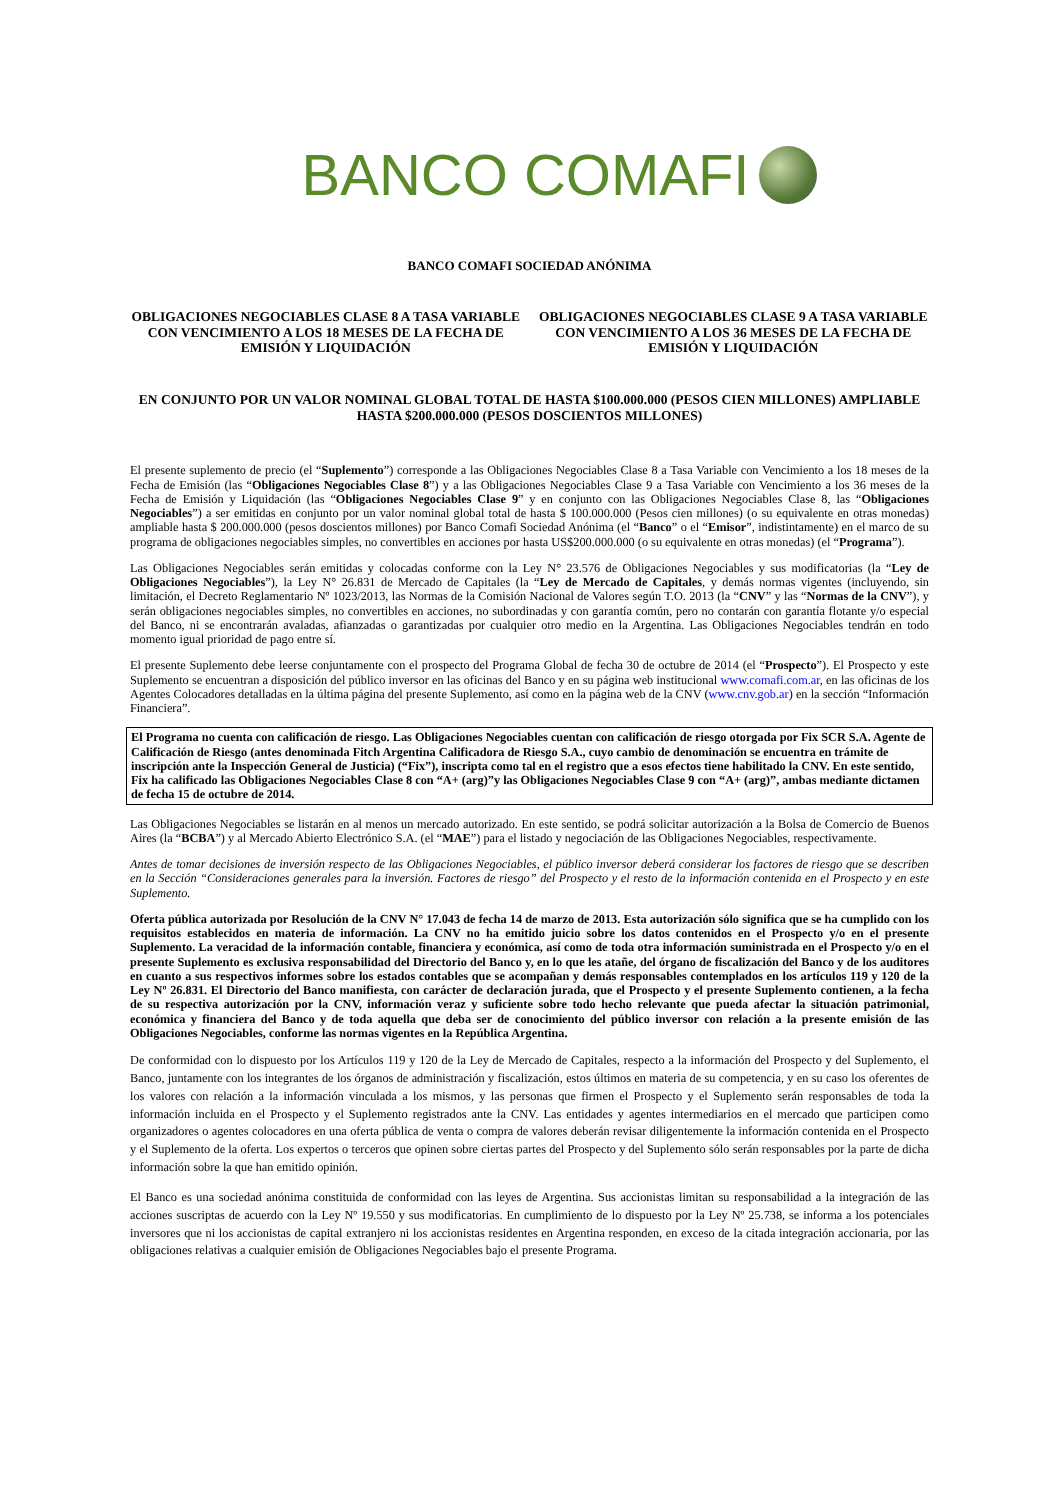BANCO COMAFI
BANCO COMAFI SOCIEDAD ANÓNIMA
OBLIGACIONES NEGOCIABLES CLASE 8 A TASA VARIABLE CON VENCIMIENTO A LOS 18 MESES DE LA FECHA DE EMISIÓN Y LIQUIDACIÓN
OBLIGACIONES NEGOCIABLES CLASE 9 A TASA VARIABLE CON VENCIMIENTO A LOS 36 MESES DE LA FECHA DE EMISIÓN Y LIQUIDACIÓN
EN CONJUNTO POR UN VALOR NOMINAL GLOBAL TOTAL DE HASTA $100.000.000 (PESOS CIEN MILLONES) AMPLIABLE HASTA $200.000.000 (PESOS DOSCIENTOS MILLONES)
El presente suplemento de precio (el “Suplemento”) corresponde a las Obligaciones Negociables Clase 8 a Tasa Variable con Vencimiento a los 18 meses de la Fecha de Emisión (las “Obligaciones Negociables Clase 8”) y a las Obligaciones Negociables Clase 9 a Tasa Variable con Vencimiento a los 36 meses de la Fecha de Emisión y Liquidación (las “Obligaciones Negociables Clase 9” y en conjunto con las Obligaciones Negociables Clase 8, las “Obligaciones Negociables”) a ser emitidas en conjunto por un valor nominal global total de hasta $ 100.000.000 (Pesos cien millones) (o su equivalente en otras monedas) ampliable hasta $ 200.000.000 (pesos doscientos millones) por Banco Comafi Sociedad Anónima (el “Banco” o el “Emisor”, indistintamente) en el marco de su programa de obligaciones negociables simples, no convertibles en acciones por hasta US$200.000.000 (o su equivalente en otras monedas) (el “Programa”).
Las Obligaciones Negociables serán emitidas y colocadas conforme con la Ley N° 23.576 de Obligaciones Negociables y sus modificatorias (la “Ley de Obligaciones Negociables”), la Ley N° 26.831 de Mercado de Capitales (la “Ley de Mercado de Capitales, y demás normas vigentes (incluyendo, sin limitación, el Decreto Reglamentario Nº 1023/2013, las Normas de la Comisión Nacional de Valores según T.O. 2013 (la “CNV” y las “Normas de la CNV”), y serán obligaciones negociables simples, no convertibles en acciones, no subordinadas y con garantía común, pero no contarán con garantía flotante y/o especial del Banco, ni se encontrarán avaladas, afianzadas o garantizadas por cualquier otro medio en la Argentina. Las Obligaciones Negociables tendrán en todo momento igual prioridad de pago entre sí.
El presente Suplemento debe leerse conjuntamente con el prospecto del Programa Global de fecha 30 de octubre de 2014 (el “Prospecto”). El Prospecto y este Suplemento se encuentran a disposición del público inversor en las oficinas del Banco y en su página web institucional www.comafi.com.ar, en las oficinas de los Agentes Colocadores detalladas en la última página del presente Suplemento, así como en la página web de la CNV (www.cnv.gob.ar) en la sección “Información Financiera”.
El Programa no cuenta con calificación de riesgo. Las Obligaciones Negociables cuentan con calificación de riesgo otorgada por Fix SCR S.A. Agente de Calificación de Riesgo (antes denominada Fitch Argentina Calificadora de Riesgo S.A., cuyo cambio de denominación se encuentra en trámite de inscripción ante la Inspección General de Justicia) (“Fix”), inscripta como tal en el registro que a esos efectos tiene habilitado la CNV. En este sentido, Fix ha calificado las Obligaciones Negociables Clase 8 con “A+ (arg)”y las Obligaciones Negociables Clase 9 con “A+ (arg)”, ambas mediante dictamen de fecha 15 de octubre de 2014.
Las Obligaciones Negociables se listarán en al menos un mercado autorizado. En este sentido, se podrá solicitar autorización a la Bolsa de Comercio de Buenos Aires (la “BCBA”) y al Mercado Abierto Electrónico S.A. (el “MAE”) para el listado y negociación de las Obligaciones Negociables, respectivamente.
Antes de tomar decisiones de inversión respecto de las Obligaciones Negociables, el público inversor deberá considerar los factores de riesgo que se describen en la Sección “Consideraciones generales para la inversión. Factores de riesgo” del Prospecto y el resto de la información contenida en el Prospecto y en este Suplemento.
Oferta pública autorizada por Resolución de la CNV N° 17.043 de fecha 14 de marzo de 2013. Esta autorización sólo significa que se ha cumplido con los requisitos establecidos en materia de información. La CNV no ha emitido juicio sobre los datos contenidos en el Prospecto y/o en el presente Suplemento. La veracidad de la información contable, financiera y económica, así como de toda otra información suministrada en el Prospecto y/o en el presente Suplemento es exclusiva responsabilidad del Directorio del Banco y, en lo que les atañe, del órgano de fiscalización del Banco y de los auditores en cuanto a sus respectivos informes sobre los estados contables que se acompañan y demás responsables contemplados en los artículos 119 y 120 de la Ley Nº 26.831. El Directorio del Banco manifiesta, con carácter de declaración jurada, que el Prospecto y el presente Suplemento contienen, a la fecha de su respectiva autorización por la CNV, información veraz y suficiente sobre todo hecho relevante que pueda afectar la situación patrimonial, económica y financiera del Banco y de toda aquella que deba ser de conocimiento del público inversor con relación a la presente emisión de las Obligaciones Negociables, conforme las normas vigentes en la República Argentina.
De conformidad con lo dispuesto por los Artículos 119 y 120 de la Ley de Mercado de Capitales, respecto a la información del Prospecto y del Suplemento, el Banco, juntamente con los integrantes de los órganos de administración y fiscalización, estos últimos en materia de su competencia, y en su caso los oferentes de los valores con relación a la información vinculada a los mismos, y las personas que firmen el Prospecto y el Suplemento serán responsables de toda la información incluida en el Prospecto y el Suplemento registrados ante la CNV. Las entidades y agentes intermediarios en el mercado que participen como organizadores o agentes colocadores en una oferta pública de venta o compra de valores deberán revisar diligentemente la información contenida en el Prospecto y el Suplemento de la oferta. Los expertos o terceros que opinen sobre ciertas partes del Prospecto y del Suplemento sólo serán responsables por la parte de dicha información sobre la que han emitido opinión.
El Banco es una sociedad anónima constituida de conformidad con las leyes de Argentina. Sus accionistas limitan su responsabilidad a la integración de las acciones suscriptas de acuerdo con la Ley Nº 19.550 y sus modificatorias. En cumplimiento de lo dispuesto por la Ley Nº 25.738, se informa a los potenciales inversores que ni los accionistas de capital extranjero ni los accionistas residentes en Argentina responden, en exceso de la citada integración accionaria, por las obligaciones relativas a cualquier emisión de Obligaciones Negociables bajo el presente Programa.